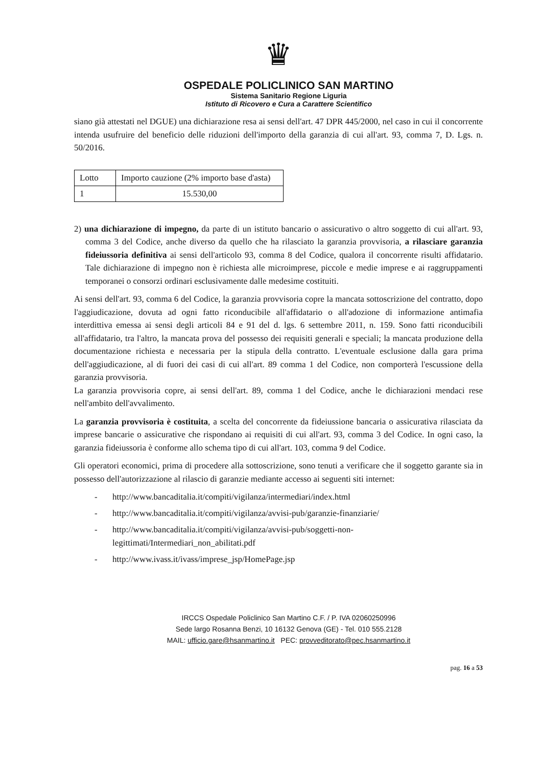♛
OSPEDALE POLICLINICO SAN MARTINO
Sistema Sanitario Regione Liguria
Istituto di Ricovero e Cura a Carattere Scientifico
siano già attestati nel DGUE) una dichiarazione resa ai sensi dell'art. 47 DPR 445/2000, nel caso in cui il concorrente intenda usufruire del beneficio delle riduzioni dell'importo della garanzia di cui all'art. 93, comma 7, D. Lgs. n. 50/2016.
| Lotto | Importo cauzione (2% importo base d'asta) |
| 1 | 15.530,00 |
2) una dichiarazione di impegno, da parte di un istituto bancario o assicurativo o altro soggetto di cui all'art. 93, comma 3 del Codice, anche diverso da quello che ha rilasciato la garanzia provvisoria, a rilasciare garanzia fideiussoria definitiva ai sensi dell'articolo 93, comma 8 del Codice, qualora il concorrente risulti affidatario. Tale dichiarazione di impegno non è richiesta alle microimprese, piccole e medie imprese e ai raggruppamenti temporanei o consorzi ordinari esclusivamente dalle medesime costituiti.
Ai sensi dell'art. 93, comma 6 del Codice, la garanzia provvisoria copre la mancata sottoscrizione del contratto, dopo l'aggiudicazione, dovuta ad ogni fatto riconducibile all'affidatario o all'adozione di informazione antimafia interdittiva emessa ai sensi degli articoli 84 e 91 del d. lgs. 6 settembre 2011, n. 159. Sono fatti riconducibili all'affidatario, tra l'altro, la mancata prova del possesso dei requisiti generali e speciali; la mancata produzione della documentazione richiesta e necessaria per la stipula della contratto. L'eventuale esclusione dalla gara prima dell'aggiudicazione, al di fuori dei casi di cui all'art. 89 comma 1 del Codice, non comporterà l'escussione della garanzia provvisoria.
La garanzia provvisoria copre, ai sensi dell'art. 89, comma 1 del Codice, anche le dichiarazioni mendaci rese nell'ambito dell'avvalimento.
La garanzia provvisoria è costituita, a scelta del concorrente da fideiussione bancaria o assicurativa rilasciata da imprese bancarie o assicurative che rispondano ai requisiti di cui all'art. 93, comma 3 del Codice. In ogni caso, la garanzia fideiussoria è conforme allo schema tipo di cui all'art. 103, comma 9 del Codice.
Gli operatori economici, prima di procedere alla sottoscrizione, sono tenuti a verificare che il soggetto garante sia in possesso dell'autorizzazione al rilascio di garanzie mediante accesso ai seguenti siti internet:
- http://www.bancaditalia.it/compiti/vigilanza/intermediari/index.html
- http://www.bancaditalia.it/compiti/vigilanza/avvisi-pub/garanzie-finanziarie/
- http://www.bancaditalia.it/compiti/vigilanza/avvisi-pub/soggetti-non-
legittimati/Intermediari_non_abilitati.pdf
- http://www.ivass.it/ivass/imprese_jsp/HomePage.jsp
IRCCS Ospedale Policlinico San Martino C.F. / P. IVA 02060250996
Sede largo Rosanna Benzi, 10 16132 Genova (GE) - Tel. 010 555.2128
MAIL: ufficio.gare@hsanmartino.it PEC: provveditorato@pec.hsanmartino.it
pag. 16 a 53